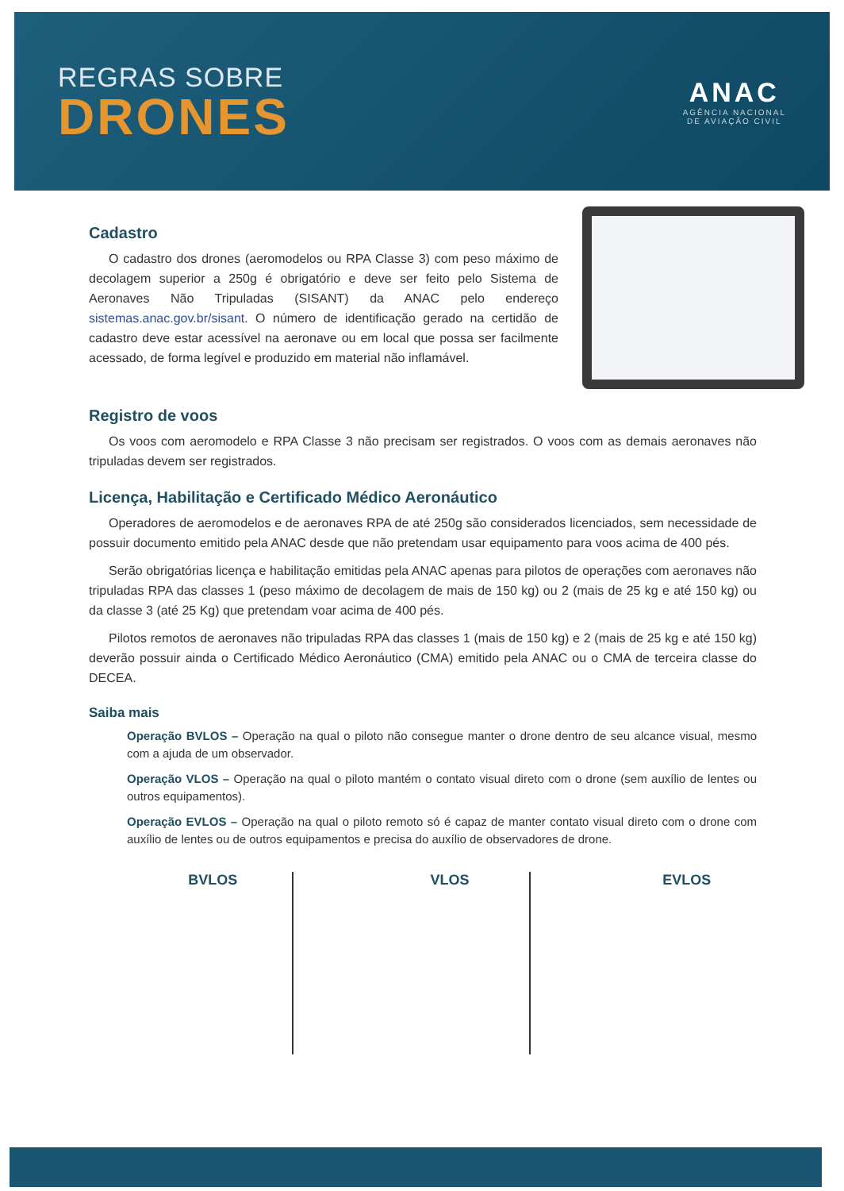REGRAS SOBRE
DRONES
ANAC
AGÊNCIA NACIONAL
DE AVIAÇÃO CIVIL
Cadastro
O cadastro dos drones (aeromodelos ou RPA Classe 3) com peso máximo de decolagem superior a 250g é obrigatório e deve ser feito pelo Sistema de Aeronaves Não Tripuladas (SISANT) da ANAC pelo endereço sistemas.anac.gov.br/sisant. O número de identificação gerado na certidão de cadastro deve estar acessível na aeronave ou em local que possa ser facilmente acessado, de forma legível e produzido em material não inflamável.
Registro de voos
Os voos com aeromodelo e RPA Classe 3 não precisam ser registrados. O voos com as demais aeronaves não tripuladas devem ser registrados.
Licença, Habilitação e Certificado Médico Aeronáutico
Operadores de aeromodelos e de aeronaves RPA de até 250g são considerados licenciados, sem necessidade de possuir documento emitido pela ANAC desde que não pretendam usar equipamento para voos acima de 400 pés.
Serão obrigatórias licença e habilitação emitidas pela ANAC apenas para pilotos de operações com aeronaves não tripuladas RPA das classes 1 (peso máximo de decolagem de mais de 150 kg) ou 2 (mais de 25 kg e até 150 kg) ou da classe 3 (até 25 Kg) que pretendam voar acima de 400 pés.
Pilotos remotos de aeronaves não tripuladas RPA das classes 1 (mais de 150 kg) e 2 (mais de 25 kg e até 150 kg) deverão possuir ainda o Certificado Médico Aeronáutico (CMA) emitido pela ANAC ou o CMA de terceira classe do DECEA.
Saiba mais
Operação BVLOS – Operação na qual o piloto não consegue manter o drone dentro de seu alcance visual, mesmo com a ajuda de um observador.
Operação VLOS – Operação na qual o piloto mantém o contato visual direto com o drone (sem auxílio de lentes ou outros equipamentos).
Operação EVLOS – Operação na qual o piloto remoto só é capaz de manter contato visual direto com o drone com auxílio de lentes ou de outros equipamentos e precisa do auxílio de observadores de drone.
BVLOS VLOS EVLOS